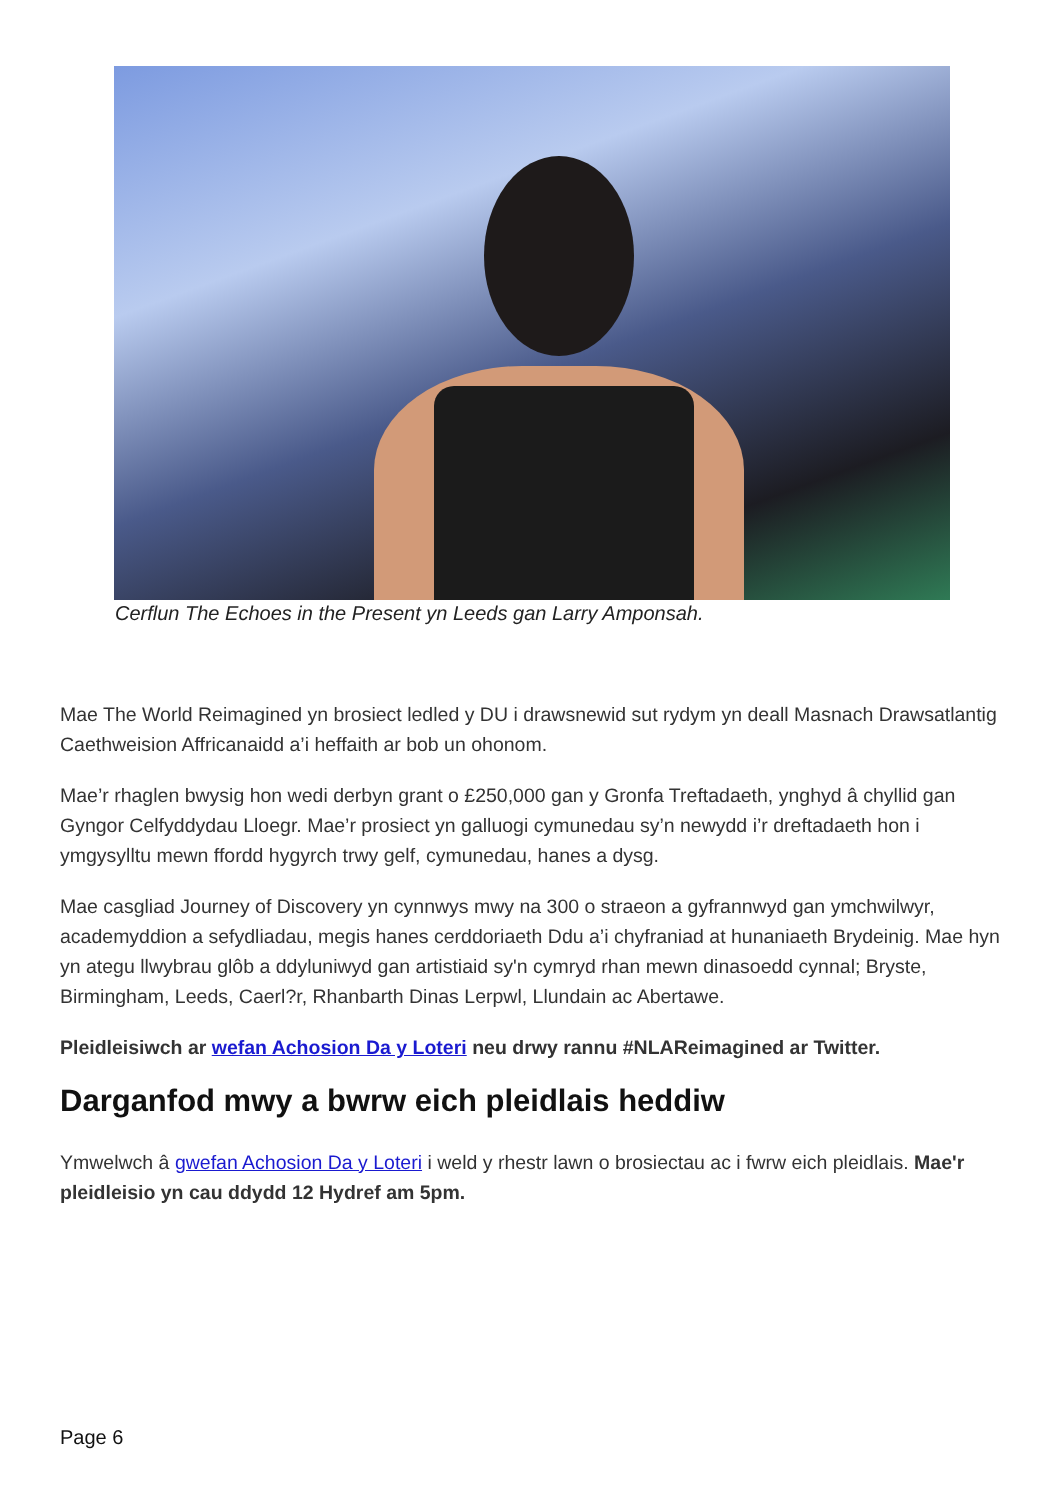Cerflun The Echoes in the Present yn Leeds gan Larry Amponsah.
Mae The World Reimagined yn brosiect ledled y DU i drawsnewid sut rydym yn deall Masnach Drawsatlantig Caethweision Affricanaidd a’i heffaith ar bob un ohonom.
Mae’r rhaglen bwysig hon wedi derbyn grant o £250,000 gan y Gronfa Treftadaeth, ynghyd â chyllid gan Gyngor Celfyddydau Lloegr. Mae’r prosiect yn galluogi cymunedau sy’n newydd i’r dreftadaeth hon i ymgysylltu mewn ffordd hygyrch trwy gelf, cymunedau, hanes a dysg.
Mae casgliad Journey of Discovery yn cynnwys mwy na 300 o straeon a gyfrannwyd gan ymchwilwyr, academyddion a sefydliadau, megis hanes cerddoriaeth Ddu a’i chyfraniad at hunaniaeth Brydeinig. Mae hyn yn ategu llwybrau glôb a ddyluniwyd gan artistiaid sy'n cymryd rhan mewn dinasoedd cynnal; Bryste, Birmingham, Leeds, Caerl?r, Rhanbarth Dinas Lerpwl, Llundain ac Abertawe.
Pleidleisiwch ar wefan Achosion Da y Loteri neu drwy rannu #NLAReimagined ar Twitter.
Darganfod mwy a bwrw eich pleidlais heddiw
Ymwelwch â gwefan Achosion Da y Loteri i weld y rhestr lawn o brosiectau ac i fwrw eich pleidlais. Mae'r pleidleisio yn cau ddydd 12 Hydref am 5pm.
Page 6